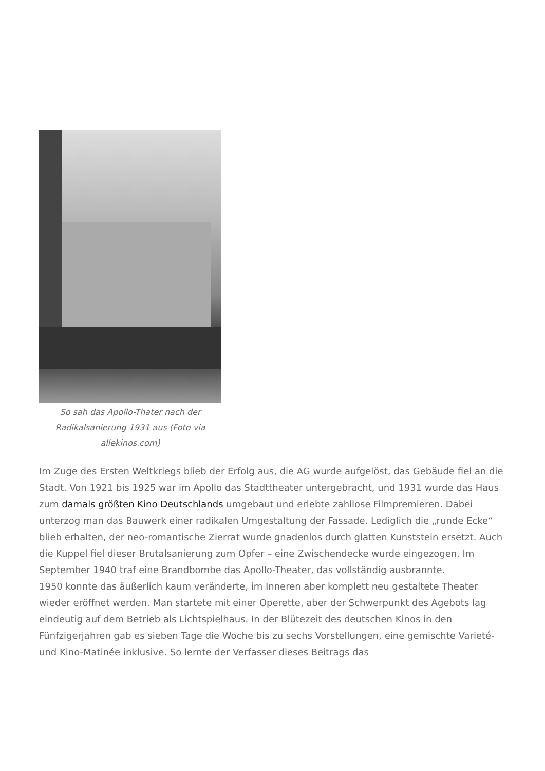So sah das Apollo-Thater nach der Radikalsanierung 1931 aus (Foto via allekinos.com)
Im Zuge des Ersten Weltkriegs blieb der Erfolg aus, die AG wurde aufgelöst, das Gebäude fiel an die Stadt. Von 1921 bis 1925 war im Apollo das Stadttheater untergebracht, und 1931 wurde das Haus zum damals größten Kino Deutschlands umgebaut und erlebte zahllose Filmpremieren. Dabei unterzog man das Bauwerk einer radikalen Umgestaltung der Fassade. Lediglich die „runde Ecke“ blieb erhalten, der neo-romantische Zierrat wurde gnadenlos durch glatten Kunststein ersetzt. Auch die Kuppel fiel dieser Brutalsanierung zum Opfer – eine Zwischendecke wurde eingezogen. Im September 1940 traf eine Brandbombe das Apollo-Theater, das vollständig ausbrannte.
1950 konnte das äußerlich kaum veränderte, im Inneren aber komplett neu gestaltete Theater wieder eröffnet werden. Man startete mit einer Operette, aber der Schwerpunkt des Agebots lag eindeutig auf dem Betrieb als Lichtspielhaus. In der Blütezeit des deutschen Kinos in den Fünfzigerjahren gab es sieben Tage die Woche bis zu sechs Vorstellungen, eine gemischte Varieté- und Kino-Matinée inklusive. So lernte der Verfasser dieses Beitrags das